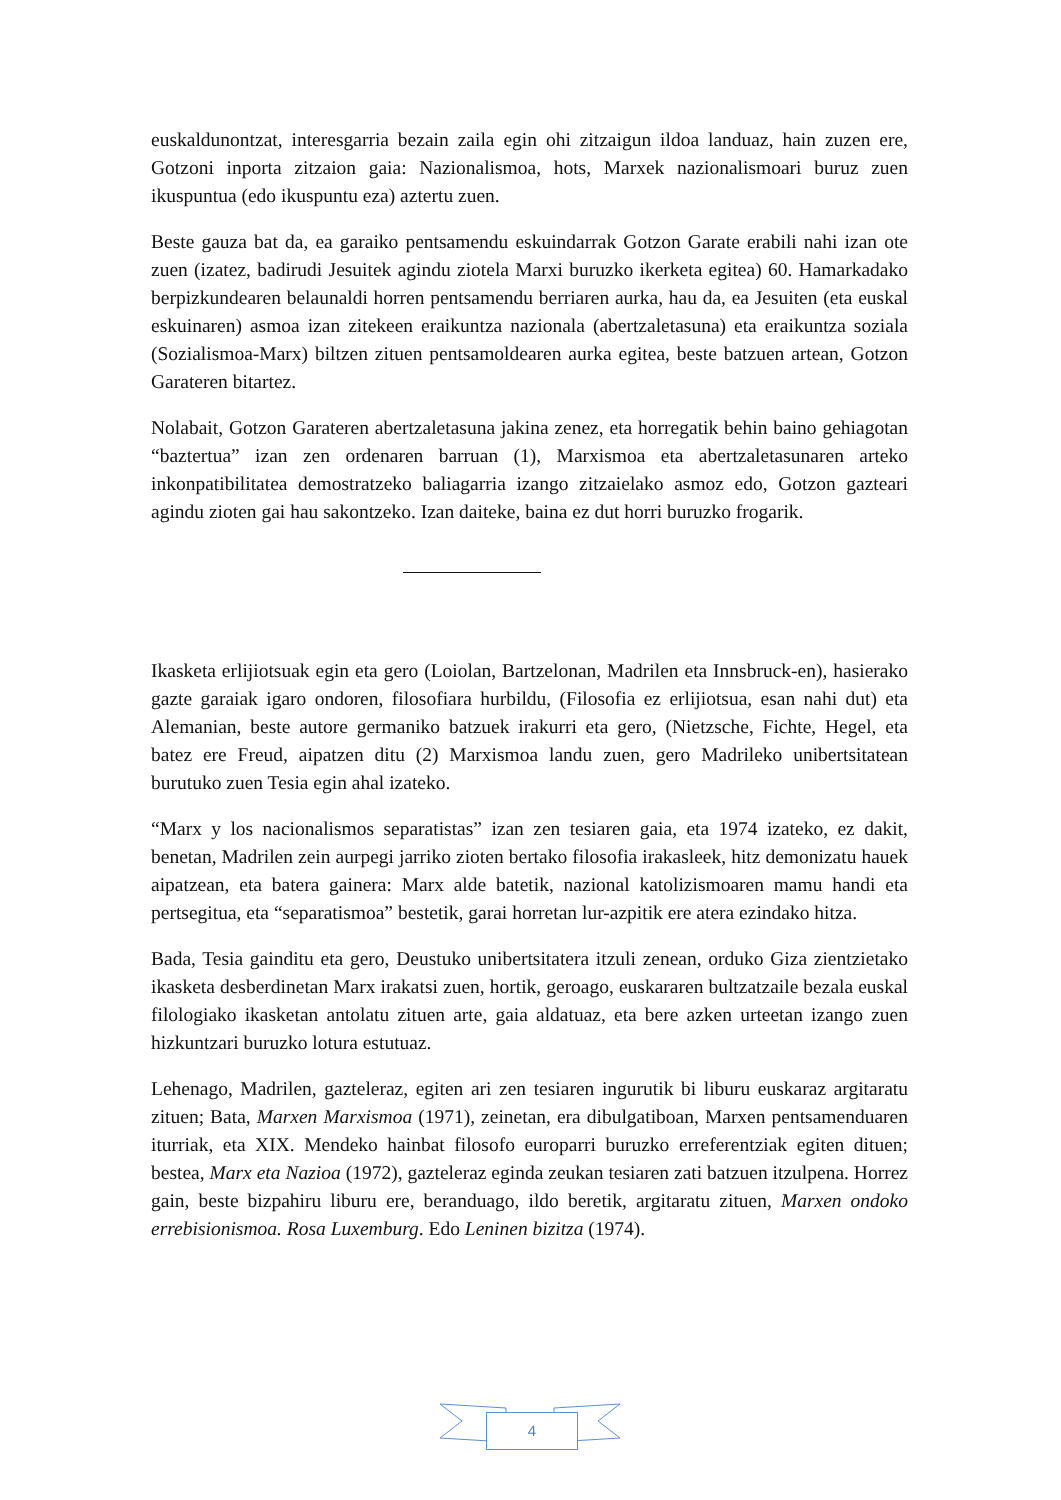euskaldunontzat, interesgarria bezain zaila egin ohi zitzaigun ildoa landuaz, hain zuzen ere, Gotzoni inporta zitzaion gaia: Nazionalismoa, hots, Marxek nazionalismoari buruz zuen ikuspuntua (edo ikuspuntu eza) aztertu zuen.
Beste gauza bat da, ea garaiko pentsamendu eskuindarrak Gotzon Garate erabili nahi izan ote zuen (izatez, badirudi Jesuitek agindu ziotela Marxi buruzko ikerketa egitea) 60. Hamarkadako berpizkundearen belaunaldi horren pentsamendu berriaren aurka, hau da, ea Jesuiten (eta euskal eskuinaren) asmoa izan zitekeen eraikuntza nazionala (abertzaletasuna) eta eraikuntza soziala (Sozialismoa-Marx) biltzen zituen pentsamoldearen aurka egitea, beste batzuen artean, Gotzon Garateren bitartez.
Nolabait, Gotzon Garateren abertzaletasuna jakina zenez, eta horregatik behin baino gehiagotan “baztertua” izan zen ordenaren barruan (1), Marxismoa eta abertzaletasunaren arteko inkonpatibilitatea demostratzeko baliagarria izango zitzaielako asmoz edo, Gotzon gazteari agindu zioten gai hau sakontzeko. Izan daiteke, baina ez dut horri buruzko frogarik.
Ikasketa erlijiotsuak egin eta gero (Loiolan, Bartzelonan, Madrilen eta Innsbruck-en), hasierako gazte garaiak igaro ondoren, filosofiara hurbildu, (Filosofia ez erlijiotsua, esan nahi dut) eta Alemanian, beste autore germaniko batzuek irakurri eta gero, (Nietzsche, Fichte, Hegel, eta batez ere Freud, aipatzen ditu (2) Marxismoa landu zuen, gero Madrileko unibertsitatean burutuko zuen Tesia egin ahal izateko.
“Marx y los nacionalismos separatistas” izan zen tesiaren gaia, eta 1974 izateko, ez dakit, benetan, Madrilen zein aurpegi jarriko zioten bertako filosofia irakasleek, hitz demonizatu hauek aipatzean, eta batera gainera: Marx alde batetik, nazional katolizismoaren mamu handi eta pertsegitua, eta “separatismoa” bestetik, garai horretan lur-azpitik ere atera ezindako hitza.
Bada, Tesia gainditu eta gero, Deustuko unibertsitatera itzuli zenean, orduko Giza zientzietako ikasketa desberdinetan Marx irakatsi zuen, hortik, geroago, euskararen bultzatzaile bezala euskal filologiako ikasketan antolatu zituen arte, gaia aldatuaz, eta bere azken urteetan izango zuen hizkuntzari buruzko lotura estutuaz.
Lehenago, Madrilen, gazteleraz, egiten ari zen tesiaren ingurutik bi liburu euskaraz argitaratu zituen; Bata, Marxen Marxismoa (1971), zeinetan, era dibulgatiboan, Marxen pentsamenduaren iturriak, eta XIX. Mendeko hainbat filosofo europarri buruzko erreferentziak egiten dituen; bestea, Marx eta Nazioa (1972), gazteleraz eginda zeukan tesiaren zati batzuen itzulpena. Horrez gain, beste bizpahiru liburu ere, beranduago, ildo beretik, argitaratu zituen, Marxen ondoko errebisionismoa. Rosa Luxemburg. Edo Leninen bizitza (1974).
4